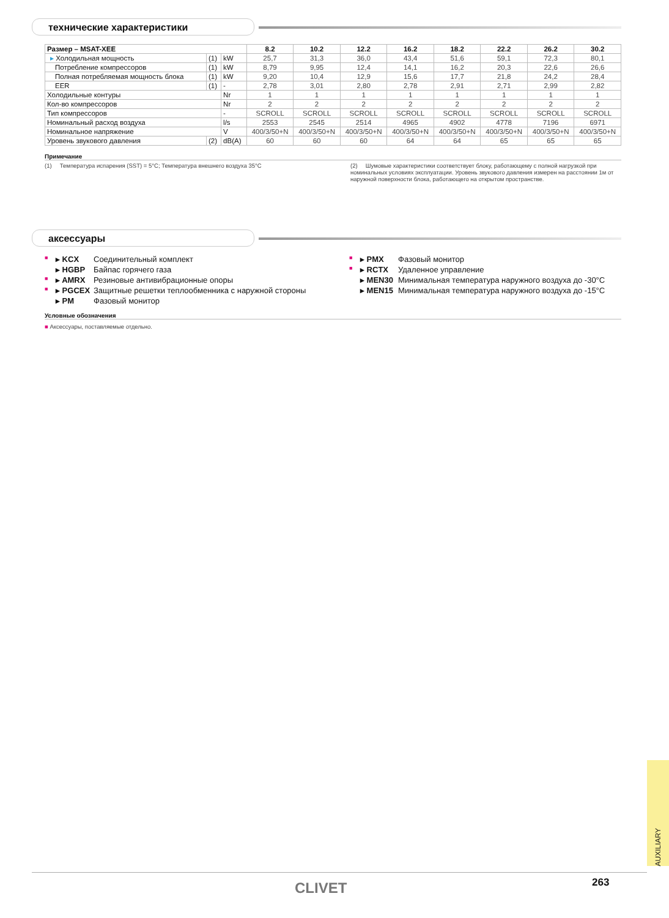технические характеристики
| Размер – MSAT-XEE | | | 8.2 | 10.2 | 12.2 | 16.2 | 18.2 | 22.2 | 26.2 | 30.2 |
| --- | --- | --- | --- | --- | --- | --- | --- | --- | --- | --- |
| ▸ Холодильная мощность | (1) | kW | 25,7 | 31,3 | 36,0 | 43,4 | 51,6 | 59,1 | 72,3 | 80,1 |
| Потребление компрессоров | (1) | kW | 8,79 | 9,95 | 12,4 | 14,1 | 16,2 | 20,3 | 22,6 | 26,6 |
| Полная потребляемая мощность блока | (1) | kW | 9,20 | 10,4 | 12,9 | 15,6 | 17,7 | 21,8 | 24,2 | 28,4 |
| EER | (1) | - | 2,78 | 3,01 | 2,80 | 2,78 | 2,91 | 2,71 | 2,99 | 2,82 |
| Холодильные контуры | | Nr | 1 | 1 | 1 | 1 | 1 | 1 | 1 | 1 |
| Кол-во компрессоров | | Nr | 2 | 2 | 2 | 2 | 2 | 2 | 2 | 2 |
| Тип компрессоров | | - | SCROLL | SCROLL | SCROLL | SCROLL | SCROLL | SCROLL | SCROLL | SCROLL |
| Номинальный расход воздуха | | l/s | 2553 | 2545 | 2514 | 4965 | 4902 | 4778 | 7196 | 6971 |
| Номинальное напряжение | | V | 400/3/50+N | 400/3/50+N | 400/3/50+N | 400/3/50+N | 400/3/50+N | 400/3/50+N | 400/3/50+N | 400/3/50+N |
| Уровень звукового давления | (2) | dB(A) | 60 | 60 | 60 | 64 | 64 | 65 | 65 | 65 |
Примечание
(1) Температура испарения (SST) = 5°C; Температура внешнего воздуха 35°C (2) Шумовые характеристики соответствует блоку, работающему с полной нагрузкой при номинальных условиях эксплуатации. Уровень звукового давления измерен на расстоянии 1м от наружной поверхности блока, работающего на открытом пространстве.
аксессуары
■ ▸ KCX Соединительный комплект
▸ HGBP Байпас горячего газа
■ ▸ AMRX Резиновые антивибрационные опоры
■ ▸ PGCEX Защитные решетки теплообменника с наружной стороны
▸ PM Фазовый монитор
■ ▸ PMX Фазовый монитор
■ ▸ RCTX Удаленное управление
▸ MEN30 Минимальная температура наружного воздуха до -30°C
▸ MEN15 Минимальная температура наружного воздуха до -15°C
Условные обозначения
■ Аксессуары, поставляемые отдельно.
AUXILIARY
CLIVET 263